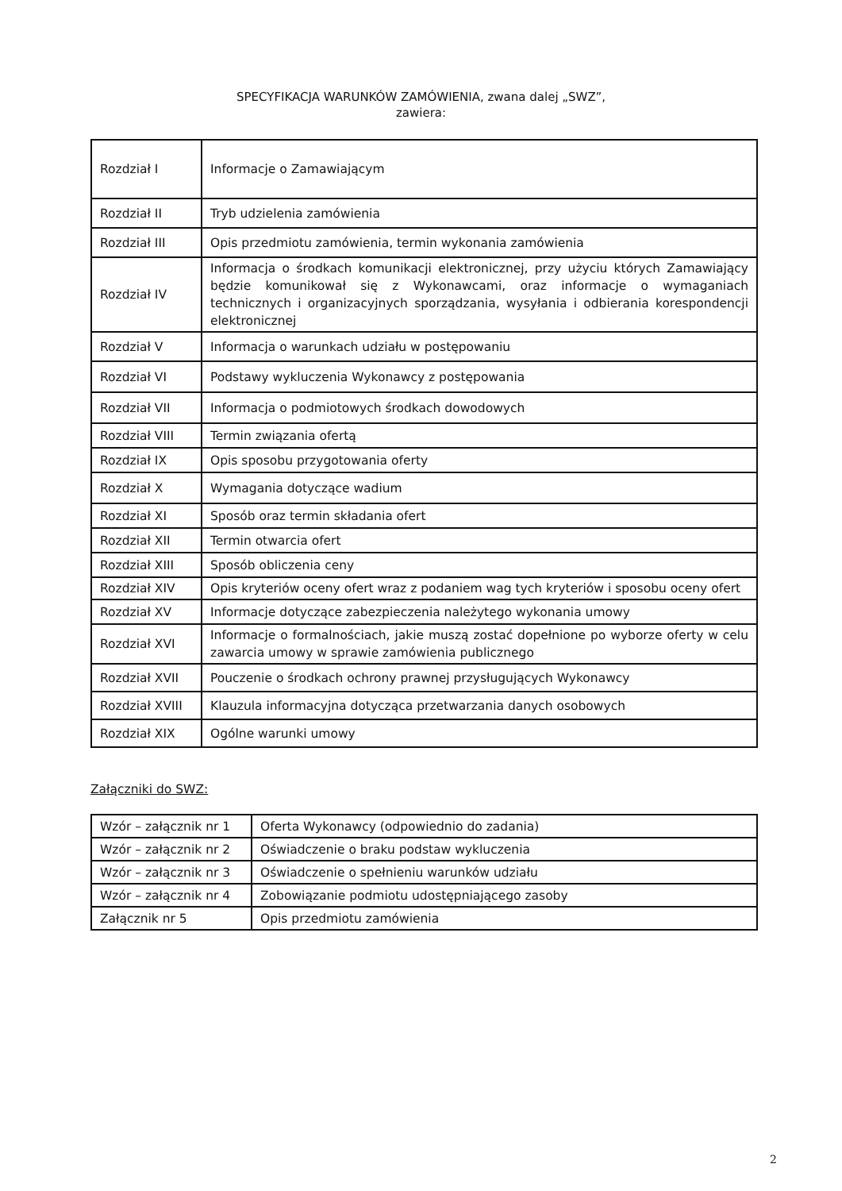SPECYFIKACJA WARUNKÓW ZAMÓWIENIA, zwana dalej „SWZ”,
zawiera:
| Rozdział I | Informacje o Zamawiającym |
| Rozdział II | Tryb udzielenia zamówienia |
| Rozdział III | Opis przedmiotu zamówienia, termin wykonania zamówienia |
| Rozdział IV | Informacja o środkach komunikacji elektronicznej, przy użyciu których Zamawiający będzie komunikował się z Wykonawcami, oraz informacje o wymaganiach technicznych i organizacyjnych sporządzania, wysyłania i odbierania korespondencji elektronicznej |
| Rozdział V | Informacja o warunkach udziału w postępowaniu |
| Rozdział VI | Podstawy wykluczenia Wykonawcy z postępowania |
| Rozdział VII | Informacja o podmiotowych środkach dowodowych |
| Rozdział VIII | Termin związania ofertą |
| Rozdział IX | Opis sposobu przygotowania oferty |
| Rozdział X | Wymagania dotyczące wadium |
| Rozdział XI | Sposób oraz termin składania ofert |
| Rozdział XII | Termin otwarcia ofert |
| Rozdział XIII | Sposób obliczenia ceny |
| Rozdział XIV | Opis kryteriów oceny ofert wraz z podaniem wag tych kryteriów i sposobu oceny ofert |
| Rozdział XV | Informacje dotyczące zabezpieczenia należytego wykonania umowy |
| Rozdział XVI | Informacje o formalnościach, jakie muszą zostać dopełnione po wyborze oferty w celu zawarcia umowy w sprawie zamówienia publicznego |
| Rozdział XVII | Pouczenie o środkach ochrony prawnej przysługujących Wykonawcy |
| Rozdział XVIII | Klauzula informacyjna dotycząca przetwarzania danych osobowych |
| Rozdział XIX | Ogólne warunki umowy |
Załączniki do SWZ:
| Wzór – załącznik nr 1 | Oferta Wykonawcy (odpowiednio do zadania) |
| Wzór – załącznik nr 2 | Oświadczenie o braku podstaw wykluczenia |
| Wzór – załącznik nr 3 | Oświadczenie o spełnieniu warunków udziału |
| Wzór – załącznik nr 4 | Zobowiązanie podmiotu udostępniającego zasoby |
| Załącznik nr 5 | Opis przedmiotu zamówienia |
2